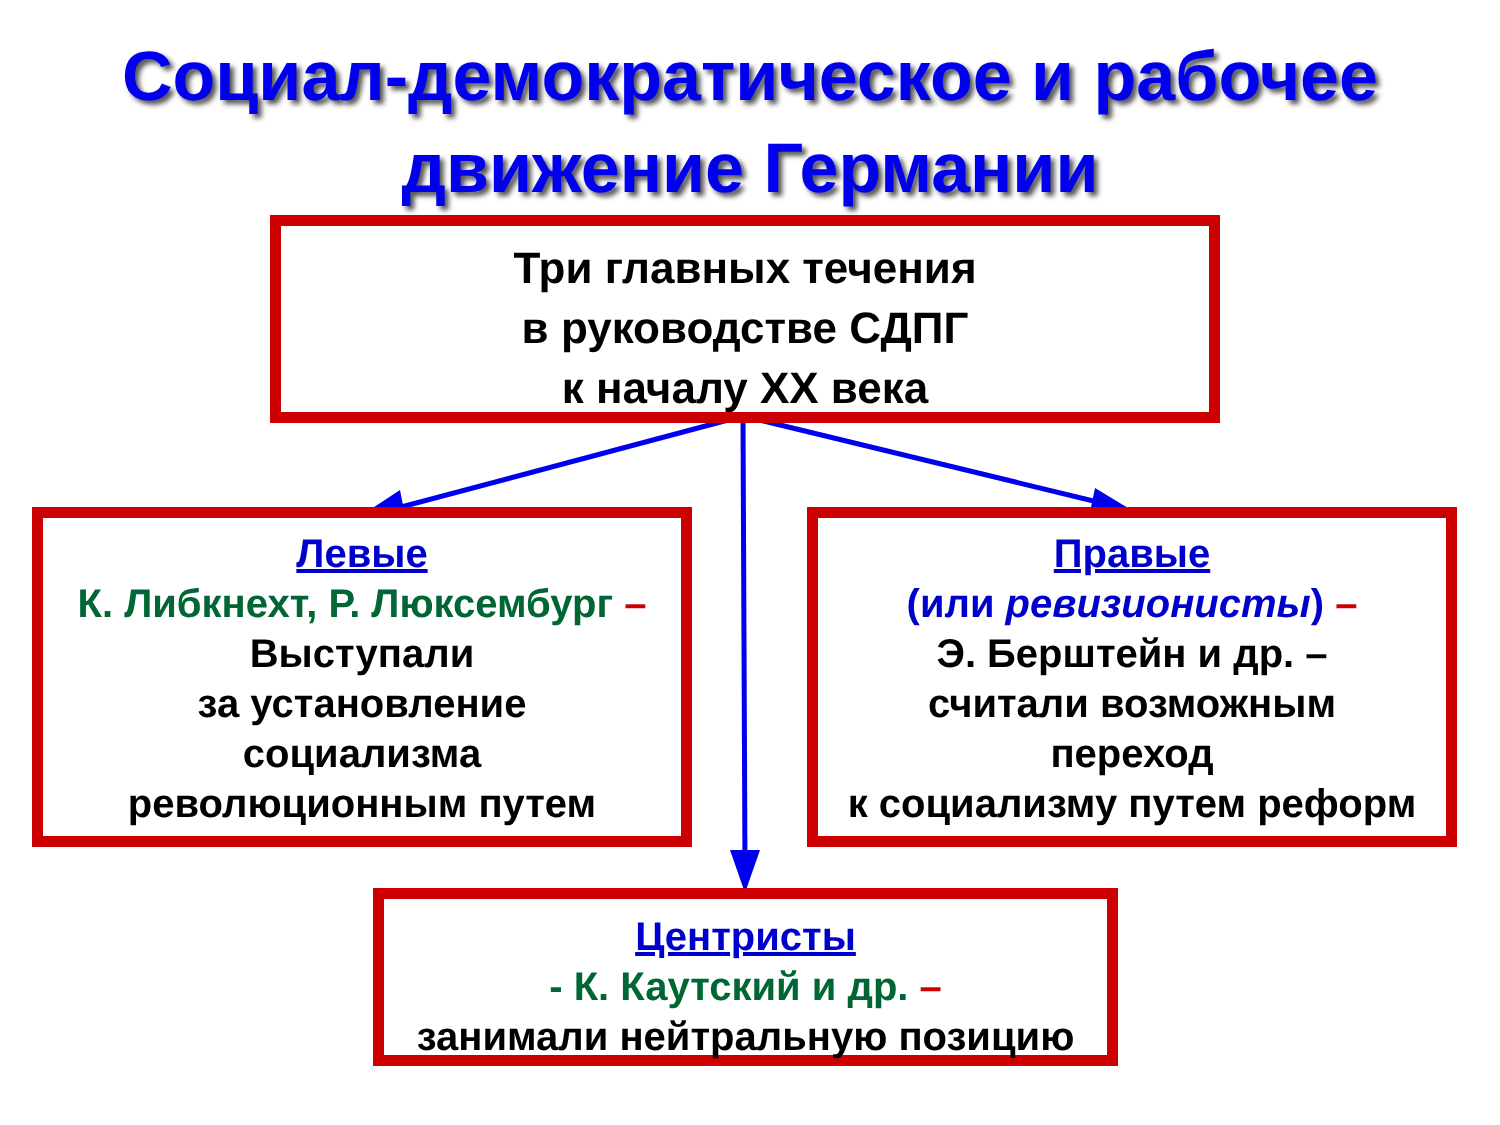Социал-демократическое и рабочее
движение Германии
Три главных течения
в руководстве СДПГ
к началу XX века
Левые
К. Либкнехт, Р. Люксембург –
Выступали
за установление
социализма
революционным путем
Правые
(или ревизионисты) –
Э. Берштейн и др. –
считали возможным
переход
к социализму путем реформ
Центристы
- К. Каутский и др. –
занимали нейтральную позицию